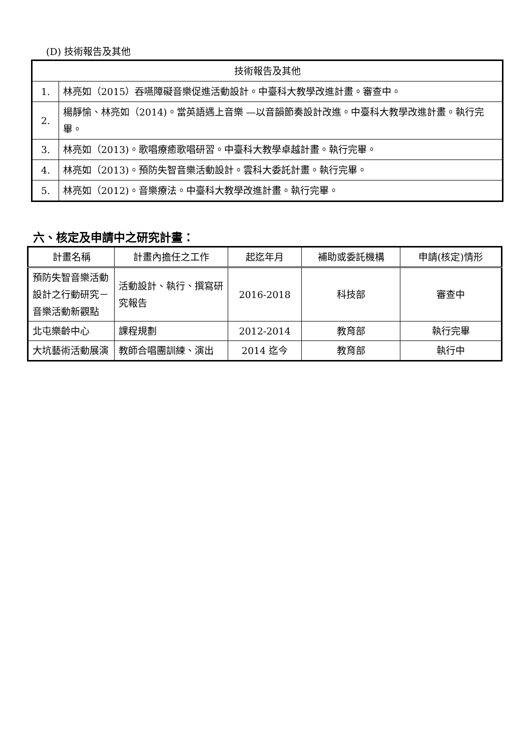(D) 技術報告及其他
| 技術報告及其他 | |
| 1. | 林亮如（2015）吞嚥障礙音樂促進活動設計。中臺科大教學改進計畫。審查中。 |
| 2. | 楊靜愉、林亮如（2014)。當英語遇上音樂 —以音韻節奏設計改進。中臺科大教學改進計畫。執行完畢。 |
| 3. | 林亮如（2013)。歌唱療癒歌唱研習。中臺科大教學卓越計畫。執行完畢。 |
| 4. | 林亮如（2013)。預防失智音樂活動設計。雲科大委託計畫。執行完畢。 |
| 5. | 林亮如（2012)。音樂療法。中臺科大教學改進計畫。執行完畢。 |
六、核定及申請中之研究計畫：
| 計畫名稱 | 計畫內擔任之工作 | 起迄年月 | 補助或委託機構 | 申請(核定)情形 |
| --- | --- | --- | --- | --- |
| 預防失智音樂活動設計之行動研究－音樂活動新觀點 | 活動設計、執行、撰寫研究報告 | 2016-2018 | 科技部 | 審查中 |
| 北屯樂齡中心 | 課程規劃 | 2012-2014 | 教育部 | 執行完畢 |
| 大坑藝術活動展演 | 教師合唱團訓練、演出 | 2014 迄今 | 教育部 | 執行中 |